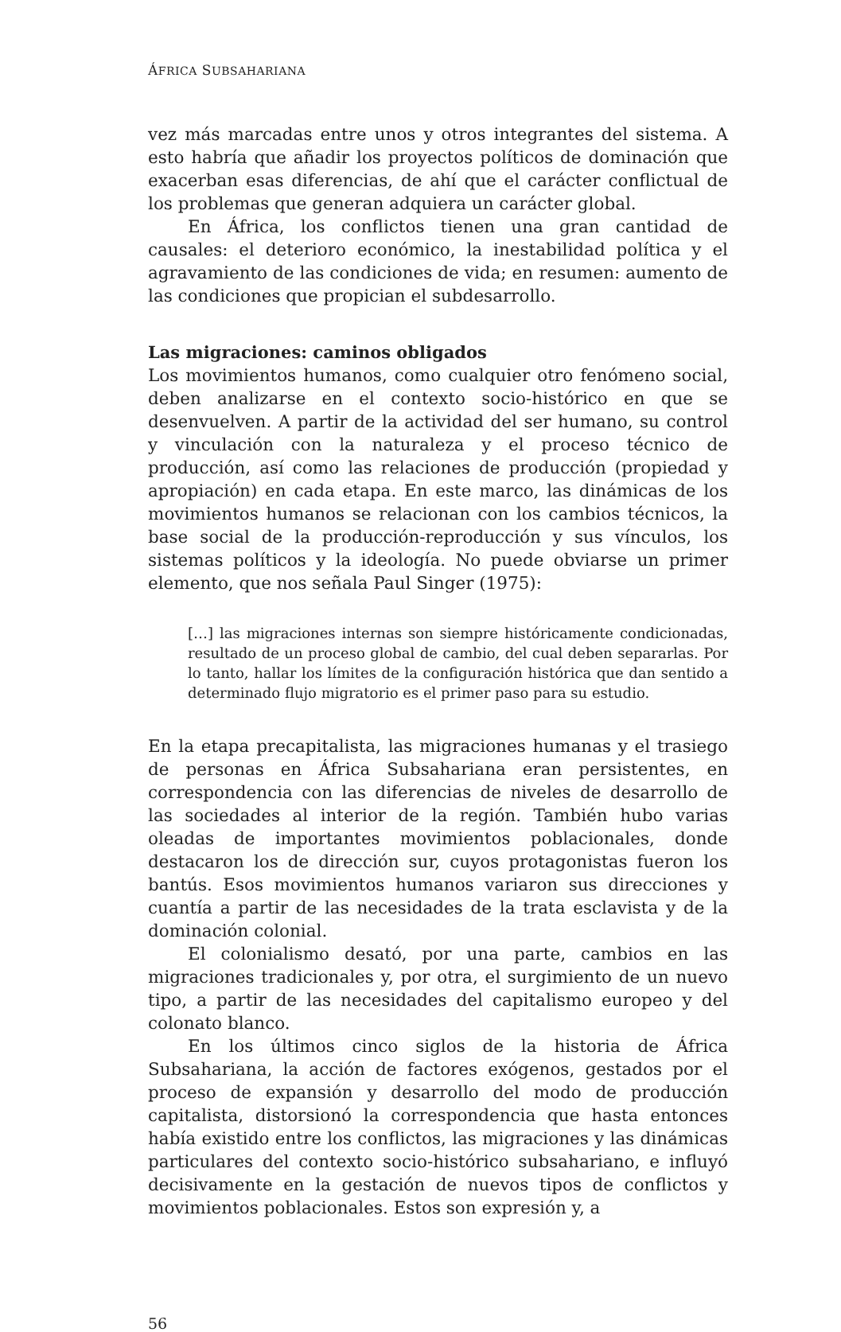ÁFRICA SUBSAHARIANA
vez más marcadas entre unos y otros integrantes del sistema. A esto habría que añadir los proyectos políticos de dominación que exacerban esas diferencias, de ahí que el carácter conflictual de los problemas que generan adquiera un carácter global.
En África, los conflictos tienen una gran cantidad de causales: el deterioro económico, la inestabilidad política y el agravamiento de las condiciones de vida; en resumen: aumento de las condiciones que propician el subdesarrollo.
Las migraciones: caminos obligados
Los movimientos humanos, como cualquier otro fenómeno social, deben analizarse en el contexto socio-histórico en que se desenvuelven. A partir de la actividad del ser humano, su control y vinculación con la naturaleza y el proceso técnico de producción, así como las relaciones de producción (propiedad y apropiación) en cada etapa. En este marco, las dinámicas de los movimientos humanos se relacionan con los cambios técnicos, la base social de la producción-reproducción y sus vínculos, los sistemas políticos y la ideología. No puede obviarse un primer elemento, que nos señala Paul Singer (1975):
[…] las migraciones internas son siempre históricamente condicionadas, resultado de un proceso global de cambio, del cual deben separarlas. Por lo tanto, hallar los límites de la configuración histórica que dan sentido a determinado flujo migratorio es el primer paso para su estudio.
En la etapa precapitalista, las migraciones humanas y el trasiego de personas en África Subsahariana eran persistentes, en correspondencia con las diferencias de niveles de desarrollo de las sociedades al interior de la región. También hubo varias oleadas de importantes movimientos poblacionales, donde destacaron los de dirección sur, cuyos protagonistas fueron los bantús. Esos movimientos humanos variaron sus direcciones y cuantía a partir de las necesidades de la trata esclavista y de la dominación colonial.
El colonialismo desató, por una parte, cambios en las migraciones tradicionales y, por otra, el surgimiento de un nuevo tipo, a partir de las necesidades del capitalismo europeo y del colonato blanco.
En los últimos cinco siglos de la historia de África Subsahariana, la acción de factores exógenos, gestados por el proceso de expansión y desarrollo del modo de producción capitalista, distorsionó la correspondencia que hasta entonces había existido entre los conflictos, las migraciones y las dinámicas particulares del contexto socio-histórico subsahariano, e influyó decisivamente en la gestación de nuevos tipos de conflictos y movimientos poblacionales. Estos son expresión y, a
56